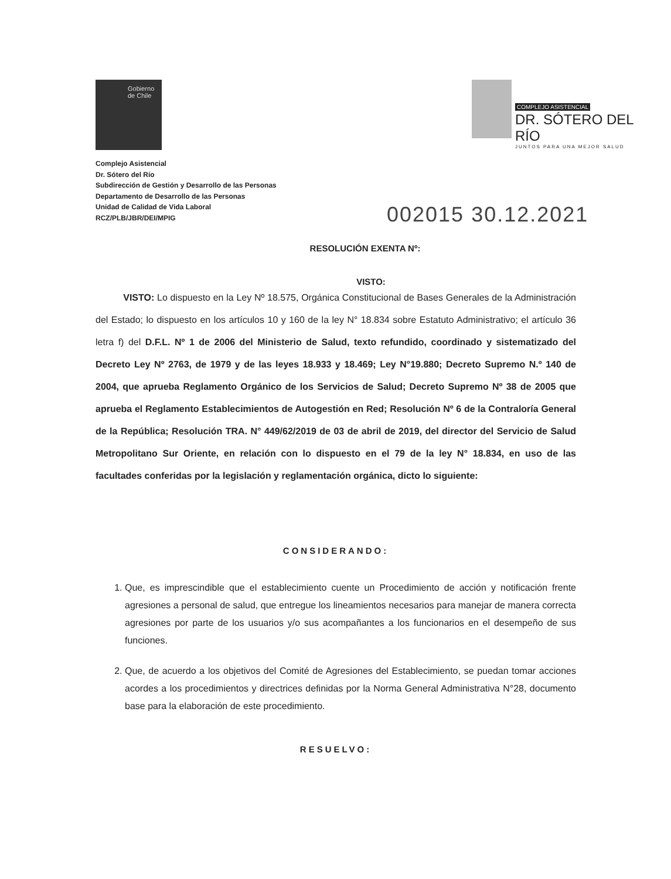Gobierno
de Chile
COMPLEJO ASISTENCIAL
DR. SÓTERO DEL RÍO
JUNTOS PARA UNA MEJOR SALUD
Complejo Asistencial
Dr. Sótero del Río
Subdirección de Gestión y Desarrollo de las Personas
Departamento de Desarrollo de las Personas
Unidad de Calidad de Vida Laboral
RCZ/PLB/JBR/DEI/MPIG
002015 30.12.2021
RESOLUCIÓN EXENTA Nº:
VISTO:
VISTO: Lo dispuesto en la Ley Nº 18.575, Orgánica Constitucional de Bases Generales de la Administración del Estado; lo dispuesto en los artículos 10 y 160 de la ley N° 18.834 sobre Estatuto Administrativo; el artículo 36 letra f) del D.F.L. Nº 1 de 2006 del Ministerio de Salud, texto refundido, coordinado y sistematizado del Decreto Ley Nº 2763, de 1979 y de las leyes 18.933 y 18.469; Ley N°19.880; Decreto Supremo N.º 140 de 2004, que aprueba Reglamento Orgánico de los Servicios de Salud; Decreto Supremo Nº 38 de 2005 que aprueba el Reglamento Establecimientos de Autogestión en Red; Resolución Nº 6 de la Contraloría General de la República; Resolución TRA. N° 449/62/2019 de 03 de abril de 2019, del director del Servicio de Salud Metropolitano Sur Oriente, en relación con lo dispuesto en el 79 de la ley N° 18.834, en uso de las facultades conferidas por la legislación y reglamentación orgánica, dicto lo siguiente:
CONSIDERANDO:
1. Que, es imprescindible que el establecimiento cuente un Procedimiento de acción y notificación frente agresiones a personal de salud, que entregue los lineamientos necesarios para manejar de manera correcta agresiones por parte de los usuarios y/o sus acompañantes a los funcionarios en el desempeño de sus funciones.
2. Que, de acuerdo a los objetivos del Comité de Agresiones del Establecimiento, se puedan tomar acciones acordes a los procedimientos y directrices definidas por la Norma General Administrativa N°28, documento base para la elaboración de este procedimiento.
RESUELVO: